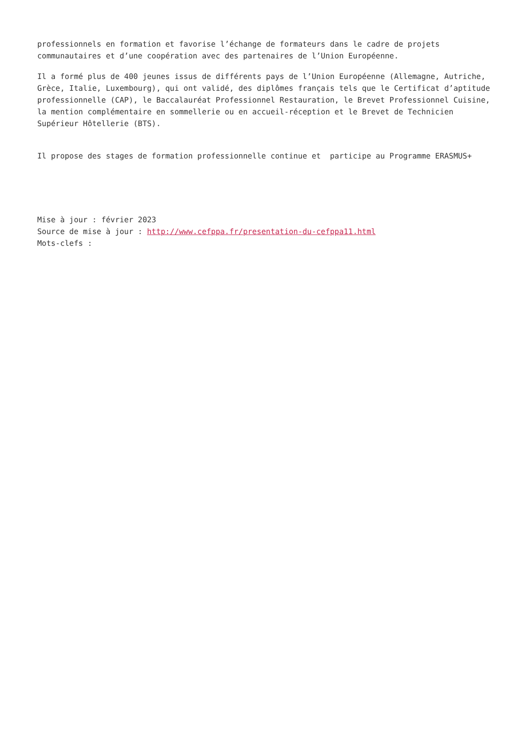professionnels en formation et favorise l’échange de formateurs dans le cadre de projets communautaires et d’une coopération avec des partenaires de l’Union Européenne.
Il a formé plus de 400 jeunes issus de différents pays de l’Union Européenne (Allemagne, Autriche, Grèce, Italie, Luxembourg), qui ont validé, des diplômes français tels que le Certificat d’aptitude professionnelle (CAP), le Baccalauréat Professionnel Restauration, le Brevet Professionnel Cuisine, la mention complémentaire en sommellerie ou en accueil-réception et le Brevet de Technicien Supérieur Hôtellerie (BTS).
Il propose des stages de formation professionnelle continue et participe au Programme ERASMUS+
Mise à jour : février 2023
Source de mise à jour : http://www.cefppa.fr/presentation-du-cefppa11.html
Mots-clefs :